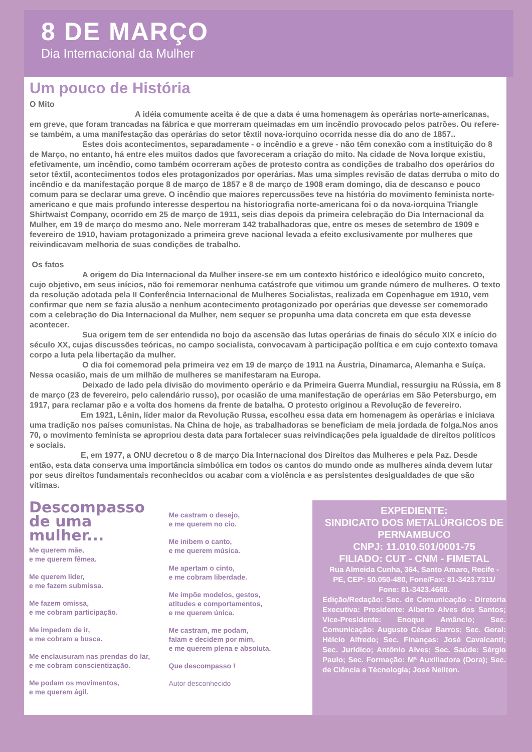8 DE MARÇO
Dia Internacional da Mulher
Um pouco de História
O Mito
A idéia comumente aceita é de que a data é uma homenagem às operárias norte-americanas, em greve, que foram trancadas na fábrica e que morreram queimadas em um incêndio provocado pelos patrões. Ou refere-se também, a uma manifestação das operárias do setor têxtil nova-iorquino ocorrida nesse dia do ano de 1857..
Estes dois acontecimentos, separadamente - o incêndio e a greve - não têm conexão com a instituição do 8 de Março, no entanto, há entre eles muitos dados que favoreceram a criação do mito. Na cidade de Nova Iorque existiu, efetivamente, um incêndio, como também ocorreram ações de protesto contra as condições de trabalho dos operários do setor têxtil, acontecimentos todos eles protagonizados por operárias. Mas uma simples revisão de datas derruba o mito do incêndio e da manifestação porque 8 de março de 1857 e 8 de março de 1908 eram domingo, dia de descanso e pouco comum para se declarar uma greve. O incêndio que maiores repercussões teve na história do movimento feminista norte-americano e que mais profundo interesse despertou na historiografia norte-americana foi o da nova-iorquina Triangle Shirtwaist Company, ocorrido em 25 de março de 1911, seis dias depois da primeira celebração do Dia Internacional da Mulher, em 19 de março do mesmo ano. Nele morreram 142 trabalhadoras que, entre os meses de setembro de 1909 e fevereiro de 1910, haviam protagonizado a primeira greve nacional levada a efeito exclusivamente por mulheres que reivindicavam melhoria de suas condições de trabalho.
Os fatos
A origem do Dia Internacional da Mulher insere-se em um contexto histórico e ideológico muito concreto, cujo objetivo, em seus inícios, não foi rememorar nenhuma catástrofe que vitimou um grande número de mulheres. O texto da resolução adotada pela II Conferência Internacional de Mulheres Socialistas, realizada em Copenhague em 1910, vem confirmar que nem se fazia alusão a nenhum acontecimento protagonizado por operárias que devesse ser comemorado com a celebração do Dia Internacional da Mulher, nem sequer se propunha uma data concreta em que esta devesse acontecer.
Sua origem tem de ser entendida no bojo da ascensão das lutas operárias de finais do século XIX e início do século XX, cujas discussões teóricas, no campo socialista, convocavam à participação política e em cujo contexto tomava corpo a luta pela libertação da mulher.
O dia foi comemorad pela primeira vez em 19 de março de 1911 na Áustria, Dinamarca, Alemanha e Suíça. Nessa ocasião, mais de um milhão de mulheres se manifestaram na Europa.
Deixado de lado pela divisão do movimento operário e da Primeira Guerra Mundial, ressurgiu na Rússia, em 8 de março (23 de fevereiro, pelo calendário russo), por ocasião de uma manifestação de operárias em São Petersburgo, em 1917, para reclamar pão e a volta dos homens da frente de batalha. O protesto originou a Revolução de fevereiro.
Em 1921, Lênin, líder maior da Revolução Russa, escolheu essa data em homenagem às operárias e iniciava uma tradição nos países comunistas. Na China de hoje, as trabalhadoras se beneficiam de meia jordada de folga.Nos anos 70, o movimento feminista se apropriou desta data para fortalecer suas reivindicações pela igualdade de direitos políticos e sociais.
E, em 1977, a ONU decretou o 8 de março Dia Internacional dos Direitos das Mulheres e pela Paz. Desde então, esta data conserva uma importância simbólica em todos os cantos do mundo onde as mulheres ainda devem lutar por seus direitos fundamentais reconhecidos ou acabar com a violência e as persistentes desigualdades de que são vítimas.
Descompasso de uma mulher...
Me querem mãe,
e me querem fêmea.
Me querem líder,
e me fazem submissa.
Me fazem omissa,
e me cobram participação.
Me impedem de ir,
e me cobram a busca.
Me enclausuram nas prendas do lar,
e me cobram conscientização.
Me podam os movimentos,
e me querem ágil.
Me castram o desejo,
e me querem no cio.
Me inibem o canto,
e me querem música.
Me apertam o cinto,
e me cobram liberdade.
Me impõe modelos, gestos,
atitudes e comportamentos,
e me querem única.
Me castram, me podam,
falam e decidem por mim,
e me querem plena e absoluta.
Que descompasso !
Autor desconhecido
EXPEDIENTE:
SINDICATO DOS METALÚRGICOS DE PERNAMBUCO
CNPJ: 11.010.501/0001-75
FILIADO: CUT - CNM - FIMETAL
Rua Almeida Cunha, 364, Santo Amaro, Recife - PE, CEP: 50.050-480, Fone/Fax: 81-3423.7311/ Fone: 81-3423.4660.
Edição/Redação: Sec. de Comunicação - Diretoria Executiva: Presidente: Alberto Alves dos Santos; Vice-Presidente: Enoque Amâncio; Sec. Comunicação: Augusto César Barros; Sec. Geral: Hélcio Alfredo; Sec. Finanças: José Cavalcanti; Sec. Jurídico; Antônio Alves; Sec. Saúde: Sérgio Paulo; Sec. Formação: Mª Auxiliadora (Dora); Sec. de Ciência e Técnologia; José Neilton.